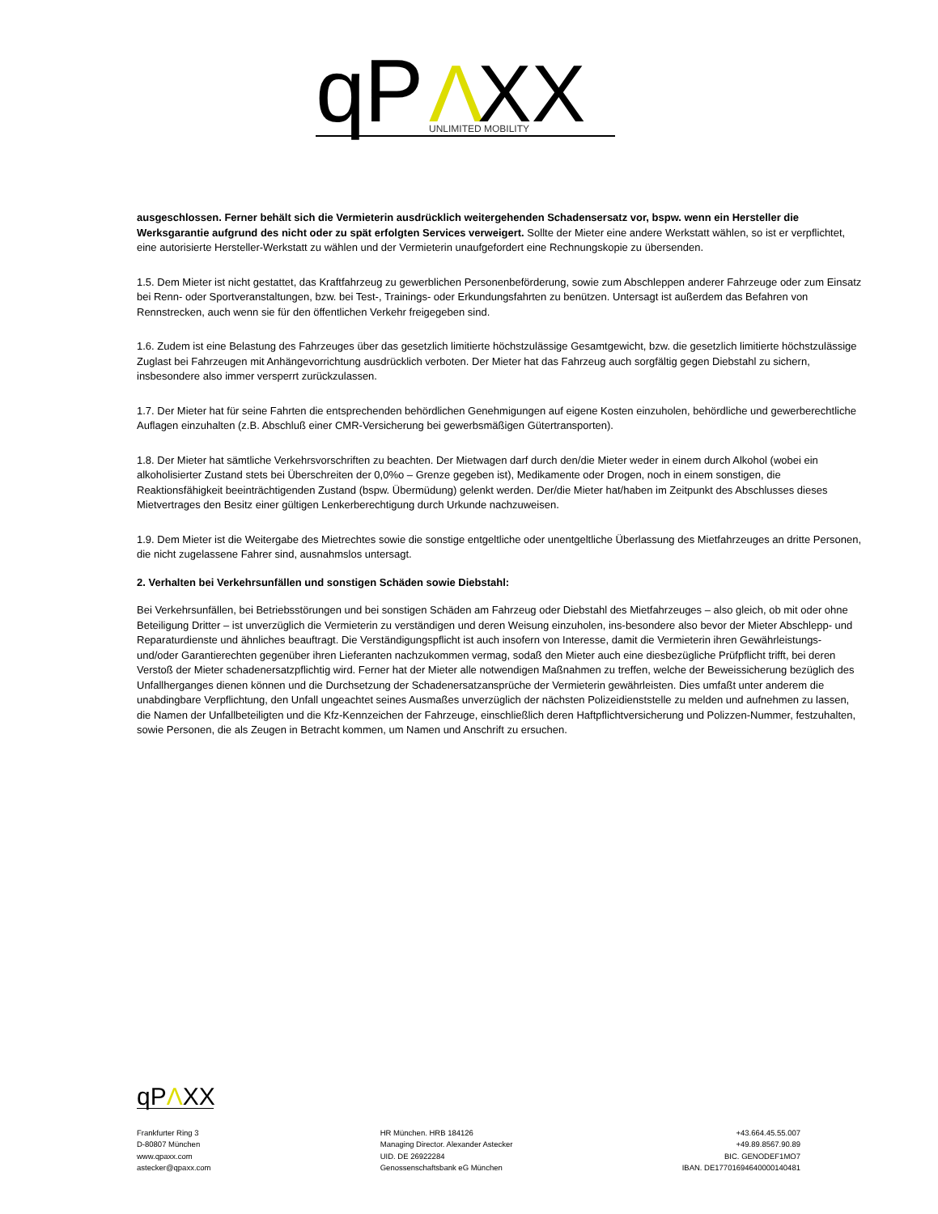q
P
Λ
XX
UNLIMITED MOBILITY
ausgeschlossen. Ferner behält sich die Vermieterin ausdrücklich weitergehenden Schadensersatz vor, bspw. wenn ein Hersteller die Werksgarantie aufgrund des nicht oder zu spät erfolgten Services verweigert. Sollte der Mieter eine andere Werkstatt wählen, so ist er verpflichtet, eine autorisierte Hersteller-Werkstatt zu wählen und der Vermieterin unaufgefordert eine Rechnungskopie zu übersenden.
1.5. Dem Mieter ist nicht gestattet, das Kraftfahrzeug zu gewerblichen Personenbeförderung, sowie zum Abschleppen anderer Fahrzeuge oder zum Einsatz bei Renn- oder Sportveranstaltungen, bzw. bei Test-, Trainings- oder Erkundungsfahrten zu benützen. Untersagt ist außerdem das Befahren von Rennstrecken, auch wenn sie für den öffentlichen Verkehr freigegeben sind.
1.6. Zudem ist eine Belastung des Fahrzeuges über das gesetzlich limitierte höchstzulässige Gesamtgewicht, bzw. die gesetzlich limitierte höchstzulässige Zuglast bei Fahrzeugen mit Anhängevorrichtung ausdrücklich verboten. Der Mieter hat das Fahrzeug auch sorgfältig gegen Diebstahl zu sichern, insbesondere also immer versperrt zurückzulassen.
1.7. Der Mieter hat für seine Fahrten die entsprechenden behördlichen Genehmigungen auf eigene Kosten einzuholen, behördliche und gewerberechtliche Auflagen einzuhalten (z.B. Abschluß einer CMR-Versicherung bei gewerbsmäßigen Gütertransporten).
1.8. Der Mieter hat sämtliche Verkehrsvorschriften zu beachten. Der Mietwagen darf durch den/die Mieter weder in einem durch Alkohol (wobei ein alkoholisierter Zustand stets bei Überschreiten der 0,0%o – Grenze gegeben ist), Medikamente oder Drogen, noch in einem sonstigen, die Reaktionsfähigkeit beeinträchtigenden Zustand (bspw. Übermüdung) gelenkt werden. Der/die Mieter hat/haben im Zeitpunkt des Abschlusses dieses Mietvertrages den Besitz einer gültigen Lenkerberechtigung durch Urkunde nachzuweisen.
1.9. Dem Mieter ist die Weitergabe des Mietrechtes sowie die sonstige entgeltliche oder unentgeltliche Überlassung des Mietfahrzeuges an dritte Personen, die nicht zugelassene Fahrer sind, ausnahmslos untersagt.
2. Verhalten bei Verkehrsunfällen und sonstigen Schäden sowie Diebstahl:
Bei Verkehrsunfällen, bei Betriebsstörungen und bei sonstigen Schäden am Fahrzeug oder Diebstahl des Mietfahrzeuges – also gleich, ob mit oder ohne Beteiligung Dritter – ist unverzüglich die Vermieterin zu verständigen und deren Weisung einzuholen, ins-besondere also bevor der Mieter Abschlepp- und Reparaturdienste und ähnliches beauftragt. Die Verständigungspflicht ist auch insofern von Interesse, damit die Vermieterin ihren Gewährleistungs- und/oder Garantierechten gegenüber ihren Lieferanten nachzukommen vermag, sodaß den Mieter auch eine diesbezügliche Prüfpflicht trifft, bei deren Verstoß der Mieter schadenersatzpflichtig wird. Ferner hat der Mieter alle notwendigen Maßnahmen zu treffen, welche der Beweissicherung bezüglich des Unfallherganges dienen können und die Durchsetzung der Schadenersatzansprüche der Vermieterin gewährleisten. Dies umfaßt unter anderem die unabdingbare Verpflichtung, den Unfall ungeachtet seines Ausmaßes unverzüglich der nächsten Polizeidienststelle zu melden und aufnehmen zu lassen, die Namen der Unfallbeteiligten und die Kfz-Kennzeichen der Fahrzeuge, einschließlich deren Haftpflichtversicherung und Polizzen-Nummer, festzuhalten, sowie Personen, die als Zeugen in Betracht kommen, um Namen und Anschrift zu ersuchen.
qPΛXX
Frankfurter Ring 3
D-80807 München
www.qpaxx.com
astecker@qpaxx.com
HR München. HRB 184126
Managing Director. Alexander Astecker
UID. DE 26922284
Genossenschaftsbank eG München
+43.664.45.55.007
+49.89.8567.90.89
BIC. GENODEF1MO7
IBAN. DE17701694640000140481